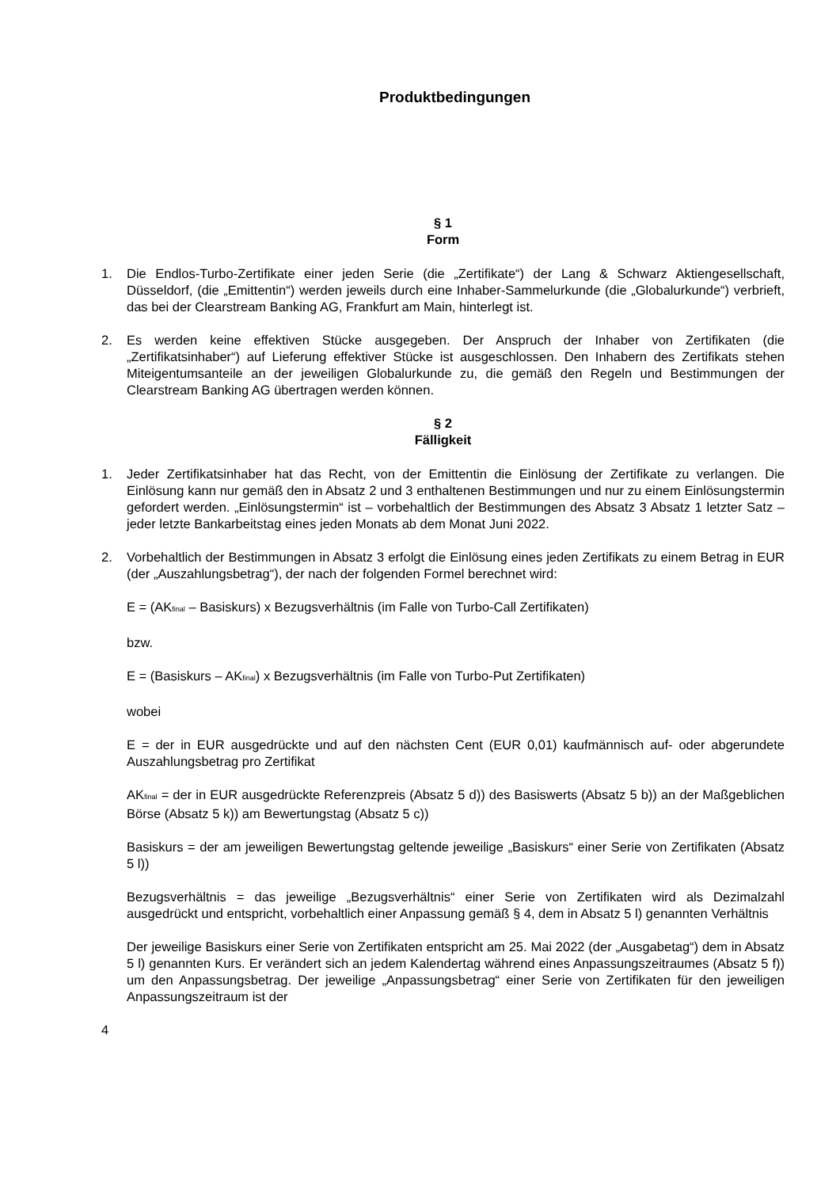Produktbedingungen
§ 1
Form
1. Die Endlos-Turbo-Zertifikate einer jeden Serie (die „Zertifikate“) der Lang & Schwarz Aktiengesellschaft, Düsseldorf, (die „Emittentin“) werden jeweils durch eine Inhaber-Sammelurkunde (die „Globalurkunde“) verbrieft, das bei der Clearstream Banking AG, Frankfurt am Main, hinterlegt ist.
2. Es werden keine effektiven Stücke ausgegeben. Der Anspruch der Inhaber von Zertifikaten (die „Zertifikatsinhaber“) auf Lieferung effektiver Stücke ist ausgeschlossen. Den Inhabern des Zertifikats stehen Miteigentumsanteile an der jeweiligen Globalurkunde zu, die gemäß den Regeln und Bestimmungen der Clearstream Banking AG übertragen werden können.
§ 2
Fälligkeit
1. Jeder Zertifikatsinhaber hat das Recht, von der Emittentin die Einlösung der Zertifikate zu verlangen. Die Einlösung kann nur gemäß den in Absatz 2 und 3 enthaltenen Bestimmungen und nur zu einem Einlösungstermin gefordert werden. „Einlösungstermin“ ist – vorbehaltlich der Bestimmungen des Absatz 3 Absatz 1 letzter Satz – jeder letzte Bankarbeitstag eines jeden Monats ab dem Monat Juni 2022.
2. Vorbehaltlich der Bestimmungen in Absatz 3 erfolgt die Einlösung eines jeden Zertifikats zu einem Betrag in EUR (der „Auszahlungsbetrag“), der nach der folgenden Formel berechnet wird:
E = (AK<sub>final</sub> – Basiskurs) x Bezugsverhältnis (im Falle von Turbo-Call Zertifikaten)
bzw.
E = (Basiskurs – AK<sub>final</sub>) x Bezugsverhältnis (im Falle von Turbo-Put Zertifikaten)
wobei
E = der in EUR ausgedrückte und auf den nächsten Cent (EUR 0,01) kaufmännisch auf- oder abgerundete Auszahlungsbetrag pro Zertifikat
AK<sub>final</sub> = der in EUR ausgedrückte Referenzpreis (Absatz 5 d)) des Basiswerts (Absatz 5 b)) an der Maßgeblichen Börse (Absatz 5 k)) am Bewertungstag (Absatz 5 c))
Basiskurs = der am jeweiligen Bewertungstag geltende jeweilige „Basiskurs“ einer Serie von Zertifikaten (Absatz 5 l))
Bezugsverhältnis = das jeweilige „Bezugsverhältnis“ einer Serie von Zertifikaten wird als Dezimalzahl ausgedrückt und entspricht, vorbehaltlich einer Anpassung gemäß § 4, dem in Absatz 5 l) genannten Verhältnis
Der jeweilige Basiskurs einer Serie von Zertifikaten entspricht am 25. Mai 2022 (der „Ausgabetag“) dem in Absatz 5 l) genannten Kurs. Er verändert sich an jedem Kalendertag während eines Anpassungszeitraumes (Absatz 5 f)) um den Anpassungsbetrag. Der jeweilige „Anpassungsbetrag“ einer Serie von Zertifikaten für den jeweiligen Anpassungszeitraum ist der
4